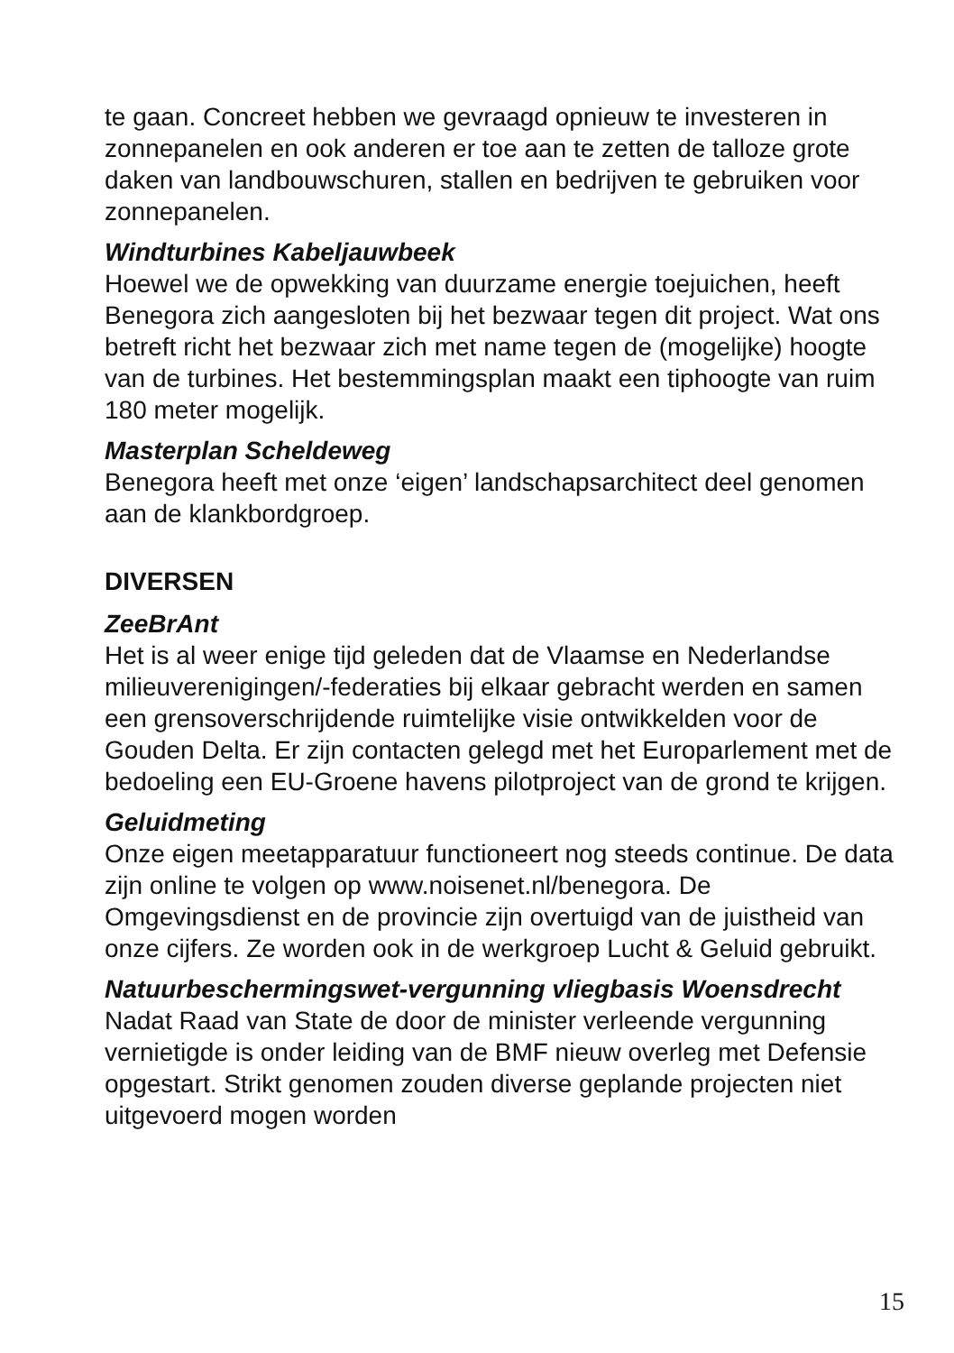te gaan. Concreet hebben we gevraagd opnieuw te investeren in zonnepanelen en ook anderen er toe aan te zetten de talloze grote daken van landbouwschuren, stallen en bedrijven te gebruiken voor zonnepanelen.
Windturbines Kabeljauwbeek
Hoewel we de opwekking van duurzame energie toejuichen, heeft Benegora zich aangesloten bij het bezwaar tegen dit project. Wat ons betreft richt het bezwaar zich met name tegen de (mogelijke) hoogte van de turbines. Het bestemmingsplan maakt een tiphoogte van ruim 180 meter mogelijk.
Masterplan Scheldeweg
Benegora heeft met onze ‘eigen’ landschapsarchitect deel genomen aan de klankbordgroep.
DIVERSEN
ZeeBrAnt
Het is al weer enige tijd geleden dat de Vlaamse en Nederlandse milieuverenigingen/-federaties bij elkaar gebracht werden en samen een grensoverschrijdende ruimtelijke visie ontwikkelden voor de Gouden Delta. Er zijn contacten gelegd met het Europarlement met de bedoeling een EU-Groene havens pilotproject van de grond te krijgen.
Geluidmeting
Onze eigen meetapparatuur functioneert nog steeds continue. De data zijn online te volgen op www.noisenet.nl/benegora. De Omgevingsdienst en de provincie zijn overtuigd van de juistheid van onze cijfers. Ze worden ook in de werkgroep Lucht & Geluid gebruikt.
Natuurbeschermingswet-vergunning vliegbasis Woensdrecht
Nadat Raad van State de door de minister verleende vergunning vernietigde is onder leiding van de BMF nieuw overleg met Defensie opgestart. Strikt genomen zouden diverse geplande projecten niet uitgevoerd mogen worden
15